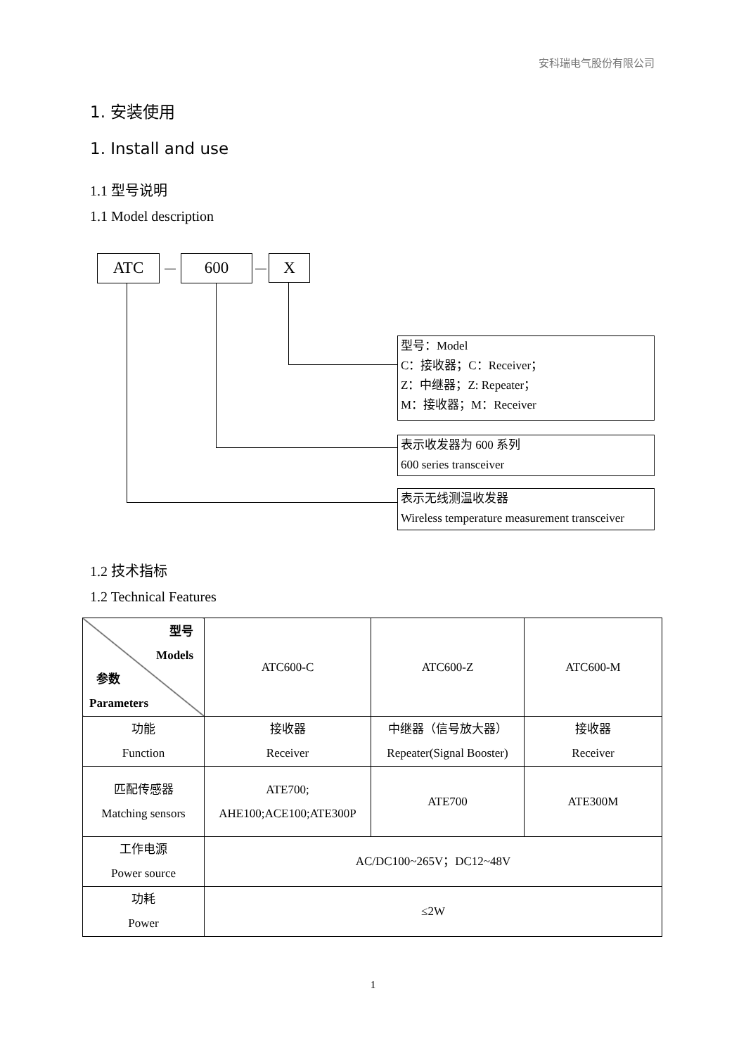安科瑞电气股份有限公司
1. 安装使用
1. Install and use
1.1 型号说明
1.1 Model description
ATC 600 X
型号：Model
C：接收器；C：Receiver；
Z：中继器；Z: Repeater；
M：接收器；M：Receiver
表示收发器为 600 系列
600 series transceiver
表示无线测温收发器
Wireless temperature measurement transceiver
1.2 技术指标
1.2 Technical Features
| 型号 Models 参数 Parameters | ATC600-C | ATC600-Z | ATC600-M |
| 功能 Function | 接收器 Receiver | 中继器（信号放大器） Repeater(Signal Booster) | 接收器 Receiver |
| 匹配传感器 Matching sensors | ATE700; AHE100;ACE100;ATE300P | ATE700 | ATE300M |
| 工作电源 Power source | AC/DC100~265V；DC12~48V | | |
| 功耗 Power | ≤2W | | |
1